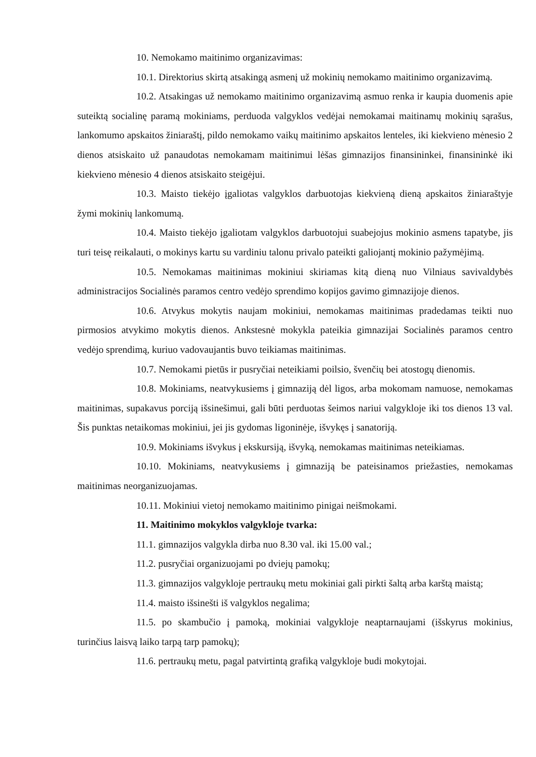10. Nemokamo maitinimo organizavimas:
10.1. Direktorius skirtą atsakingą asmenį už mokinių nemokamo maitinimo organizavimą.
10.2. Atsakingas už nemokamo maitinimo organizavimą asmuo renka ir kaupia duomenis apie suteiktą socialinę paramą mokiniams, perduoda valgyklos vedėjai nemokamai maitinamų mokinių sąrašus, lankomumo apskaitos žiniaraštį, pildo nemokamo vaikų maitinimo apskaitos lenteles, iki kiekvieno mėnesio 2 dienos atsiskaito už panaudotas nemokamam maitinimui lėšas gimnazijos finansininkei, finansininkė iki kiekvieno mėnesio 4 dienos atsiskaito steigėjui.
10.3. Maisto tiekėjo įgaliotas valgyklos darbuotojas kiekvieną dieną apskaitos žiniaraštyje žymi mokinių lankomumą.
10.4. Maisto tiekėjo įgaliotam valgyklos darbuotojui suabejojus mokinio asmens tapatybe, jis turi teisę reikalauti, o mokinys kartu su vardiniu talonu privalo pateikti galiojantį mokinio pažymėjimą.
10.5. Nemokamas maitinimas mokiniui skiriamas kitą dieną nuo Vilniaus savivaldybės administracijos Socialinės paramos centro vedėjo sprendimo kopijos gavimo gimnazijoje dienos.
10.6. Atvykus mokytis naujam mokiniui, nemokamas maitinimas pradedamas teikti nuo pirmosios atvykimo mokytis dienos. Ankstesnė mokykla pateikia gimnazijai Socialinės paramos centro vedėjo sprendimą, kuriuo vadovaujantis buvo teikiamas maitinimas.
10.7. Nemokami pietūs ir pusryčiai neteikiami poilsio, švenčių bei atostogų dienomis.
10.8. Mokiniams, neatvykusiems į gimnaziją dėl ligos, arba mokomam namuose, nemokamas maitinimas, supakavus porciją išsinešimui, gali būti perduotas šeimos nariui valgykloje iki tos dienos 13 val. Šis punktas netaikomas mokiniui, jei jis gydomas ligoninėje, išvykęs į sanatoriją.
10.9. Mokiniams išvykus į ekskursiją, išvyką, nemokamas maitinimas neteikiamas.
10.10. Mokiniams, neatvykusiems į gimnaziją be pateisinamos priežasties, nemokamas maitinimas neorganizuojamas.
10.11. Mokiniui vietoj nemokamo maitinimo pinigai neišmokami.
11. Maitinimo mokyklos valgykloje tvarka:
11.1. gimnazijos valgykla dirba nuo 8.30 val. iki 15.00 val.;
11.2. pusryčiai organizuojami po dviejų pamokų;
11.3. gimnazijos valgykloje pertraukų metu mokiniai gali pirkti šaltą arba karštą maistą;
11.4. maisto išsinešti iš valgyklos negalima;
11.5. po skambučio į pamoką, mokiniai valgykloje neaptarnaujami (išskyrus mokinius, turinčius laisvą laiko tarpą tarp pamokų);
11.6. pertraukų metu, pagal patvirtintą grafiką valgykloje budi mokytojai.